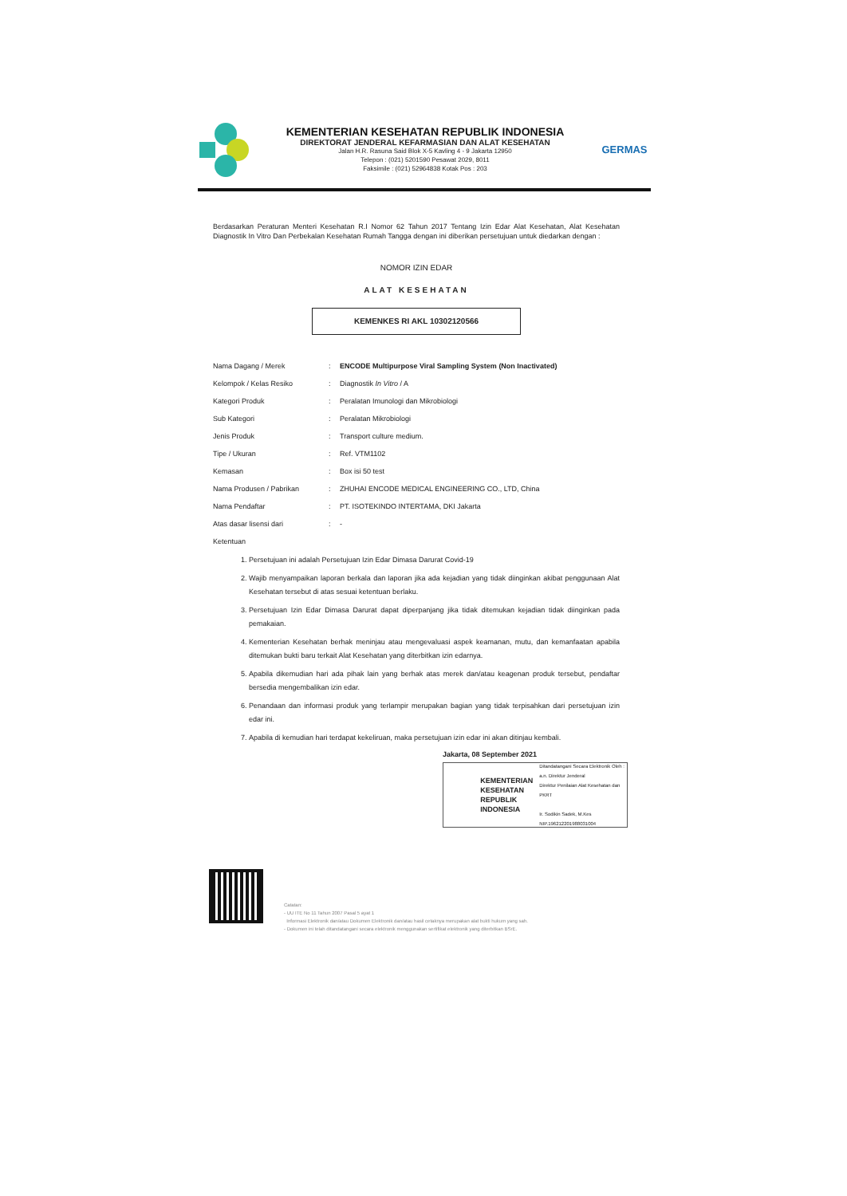KEMENTERIAN KESEHATAN REPUBLIK INDONESIA
DIREKTORAT JENDERAL KEFARMASIAN DAN ALAT KESEHATAN
Jalan H.R. Rasuna Said Blok X-5 Kavling 4 - 9 Jakarta 12950
Telepon : (021) 5201590 Pesawat 2029, 8011
Faksimile : (021) 52964838 Kotak Pos : 203
GERMAS
Berdasarkan Peraturan Menteri Kesehatan R.I Nomor 62 Tahun 2017 Tentang Izin Edar Alat Kesehatan, Alat Kesehatan Diagnostik In Vitro Dan Perbekalan Kesehatan Rumah Tangga dengan ini diberikan persetujuan untuk diedarkan dengan :
NOMOR IZIN EDAR
ALAT KESEHATAN
KEMENKES RI AKL 10302120566
| Nama Dagang / Merek | : | ENCODE Multipurpose Viral Sampling System (Non Inactivated) |
| Kelompok / Kelas Resiko | : | Diagnostik In Vitro / A |
| Kategori Produk | : | Peralatan Imunologi dan Mikrobiologi |
| Sub Kategori | : | Peralatan Mikrobiologi |
| Jenis Produk | : | Transport culture medium. |
| Tipe / Ukuran | : | Ref. VTM1102 |
| Kemasan | : | Box isi 50 test |
| Nama Produsen / Pabrikan | : | ZHUHAI ENCODE MEDICAL ENGINEERING CO., LTD, China |
| Nama Pendaftar | : | PT. ISOTEKINDO INTERTAMA, DKI Jakarta |
| Atas dasar lisensi dari | : | - |
| Ketentuan | | |
1. Persetujuan ini adalah Persetujuan Izin Edar Dimasa Darurat Covid-19
2. Wajib menyampaikan laporan berkala dan laporan jika ada kejadian yang tidak diinginkan akibat penggunaan Alat Kesehatan tersebut di atas sesuai ketentuan berlaku.
3. Persetujuan Izin Edar Dimasa Darurat dapat diperpanjang jika tidak ditemukan kejadian tidak diinginkan pada pemakaian.
4. Kementerian Kesehatan berhak meninjau atau mengevaluasi aspek keamanan, mutu, dan kemanfaatan apabila ditemukan bukti baru terkait Alat Kesehatan yang diterbitkan izin edarnya.
5. Apabila dikemudian hari ada pihak lain yang berhak atas merek dan/atau keagenan produk tersebut, pendaftar bersedia mengembalikan izin edar.
6. Penandaan dan informasi produk yang terlampir merupakan bagian yang tidak terpisahkan dari persetujuan izin edar ini.
7. Apabila di kemudian hari terdapat kekeliruan, maka persetujuan izin edar ini akan ditinjau kembali.
Jakarta, 08 September 2021
KEMENTERIAN KESEHATAN REPUBLIK INDONESIA
Ditandatangani Secara Elektronik Oleh :
a.n. Direktur Jenderal
Direktur Penilaian Alat Kesehatan dan PKRT
Ir. Sodikin Sadek, M.Kes
NIP.196212201988031004
Catatan:
- UU ITE No 11 Tahun 2007 Pasal 5 ayat 1
Informasi Elektronik dan/atau Dokumen Elektronik dan/atau hasil cetaknya merupakan alat bukti hukum yang sah.
- Dokumen ini telah ditandatangani secara elektronik menggunakan sertifikat elektronik yang diterbitkan BSrE.